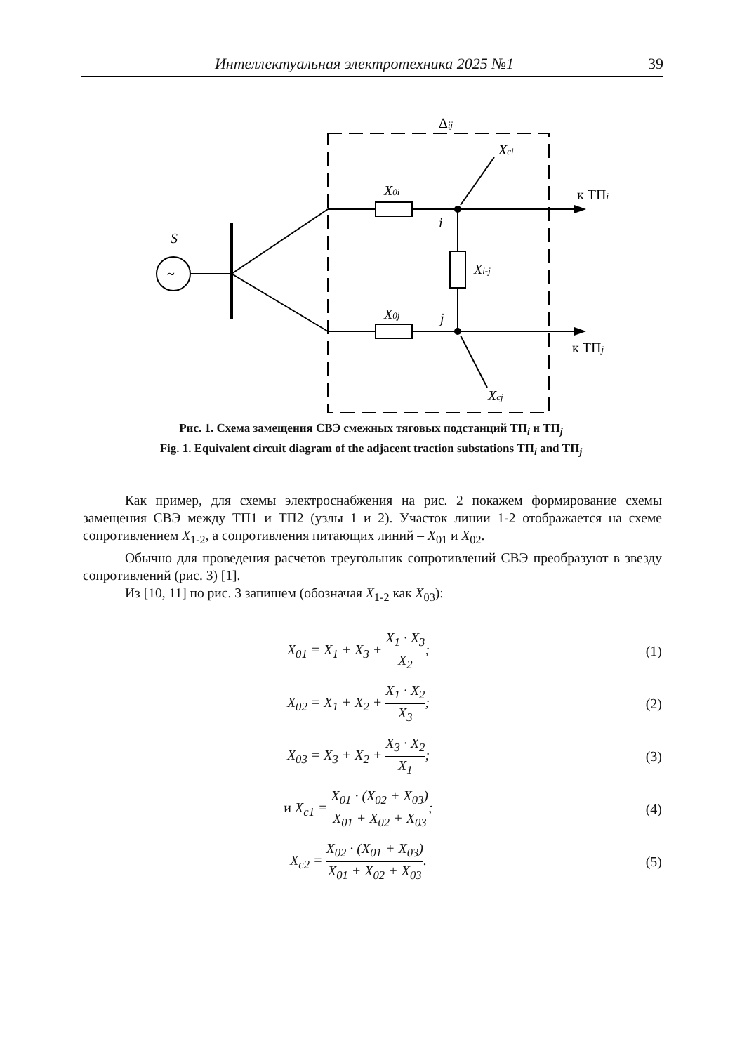Интеллектуальная электротехника 2025 №1
39
Δij
~
S
X0i
X0j
Xci
Xcj
Xi-j
i
j
к ТПi
к ТПj
Рис. 1. Схема замещения СВЭ смежных тяговых подстанций ТП<sub>i</sub> и ТП<sub>j</sub>
Fig. 1. Equivalent circuit diagram of the adjacent traction substations ТП<sub>i</sub> and ТП<sub>j</sub>
Как пример, для схемы электроснабжения на рис. 2 покажем формирование схемы замещения СВЭ между ТП1 и ТП2 (узлы 1 и 2). Участок линии 1-2 отображается на схеме сопротивлением X<sub>1-2</sub>, а сопротивления питающих линий – X<sub>01</sub> и X<sub>02</sub>.
Обычно для проведения расчетов треугольник сопротивлений СВЭ преобразуют в звезду сопротивлений (рис. 3) [1].
Из [10, 11] по рис. 3 запишем (обозначая X<sub>1-2</sub> как X<sub>03</sub>):
X<sub>01</sub> = X<sub>1</sub> + X<sub>3</sub> + X<sub>1</sub> · X<sub>3</sub> X<sub>2</sub>; (1)
X<sub>02</sub> = X<sub>1</sub> + X<sub>2</sub> + X<sub>1</sub> · X<sub>2</sub> X<sub>3</sub>; (2)
X<sub>03</sub> = X<sub>3</sub> + X<sub>2</sub> + X<sub>3</sub> · X<sub>2</sub> X<sub>1</sub>; (3)
и X<sub>c1</sub> = X<sub>01</sub> · (X<sub>02</sub> + X<sub>03</sub>) X<sub>01</sub> + X<sub>02</sub> + X<sub>03</sub>;
(4)
X<sub>c2</sub> = X<sub>02</sub> · (X<sub>01</sub> + X<sub>03</sub>) X<sub>01</sub> + X<sub>02</sub> + X<sub>03</sub>.
(5)